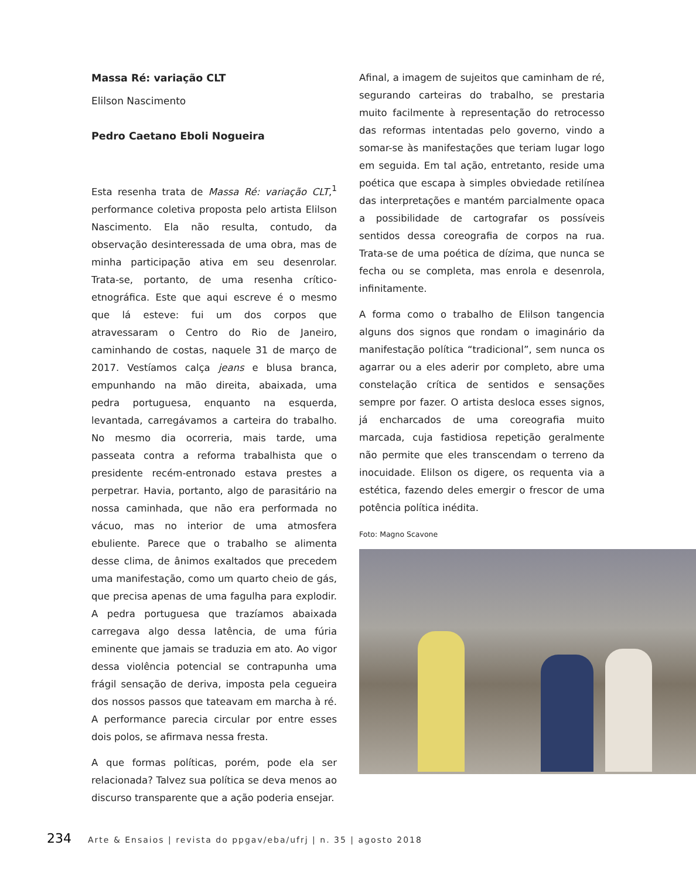Massa Ré: variação CLT
Elilson Nascimento
Pedro Caetano Eboli Nogueira
Esta resenha trata de Massa Ré: variação CLT,<sup>1</sup> performance coletiva proposta pelo artista Elilson Nascimento. Ela não resulta, contudo, da observação desinteressada de uma obra, mas de minha participação ativa em seu desenrolar. Trata-se, portanto, de uma resenha crítico-etnográfica. Este que aqui escreve é o mesmo que lá esteve: fui um dos corpos que atravessaram o Centro do Rio de Janeiro, caminhando de costas, naquele 31 de março de 2017. Vestíamos calça jeans e blusa branca, empunhando na mão direita, abaixada, uma pedra portuguesa, enquanto na esquerda, levantada, carregávamos a carteira do trabalho. No mesmo dia ocorreria, mais tarde, uma passeata contra a reforma trabalhista que o presidente recém-entronado estava prestes a perpetrar. Havia, portanto, algo de parasitário na nossa caminhada, que não era performada no vácuo, mas no interior de uma atmosfera ebuliente. Parece que o trabalho se alimenta desse clima, de ânimos exaltados que precedem uma manifestação, como um quarto cheio de gás, que precisa apenas de uma fagulha para explodir. A pedra portuguesa que trazíamos abaixada carregava algo dessa latência, de uma fúria eminente que jamais se traduzia em ato. Ao vigor dessa violência potencial se contrapunha uma frágil sensação de deriva, imposta pela cegueira dos nossos passos que tateavam em marcha à ré. A performance parecia circular por entre esses dois polos, se afirmava nessa fresta.
A que formas políticas, porém, pode ela ser relacionada? Talvez sua política se deva menos ao discurso transparente que a ação poderia ensejar.
Afinal, a imagem de sujeitos que caminham de ré, segurando carteiras do trabalho, se prestaria muito facilmente à representação do retrocesso das reformas intentadas pelo governo, vindo a somar-se às manifestações que teriam lugar logo em seguida. Em tal ação, entretanto, reside uma poética que escapa à simples obviedade retilínea das interpretações e mantém parcialmente opaca a possibilidade de cartografar os possíveis sentidos dessa coreografia de corpos na rua. Trata-se de uma poética de dízima, que nunca se fecha ou se completa, mas enrola e desenrola, infinitamente.
A forma como o trabalho de Elilson tangencia alguns dos signos que rondam o imaginário da manifestação política “tradicional”, sem nunca os agarrar ou a eles aderir por completo, abre uma constelação crítica de sentidos e sensações sempre por fazer. O artista desloca esses signos, já encharcados de uma coreografia muito marcada, cuja fastidiosa repetição geralmente não permite que eles transcendam o terreno da inocuidade. Elilson os digere, os requenta via a estética, fazendo deles emergir o frescor de uma potência política inédita.
Foto: Magno Scavone
234 Arte & Ensaios | revista do ppgav/eba/ufrj | n. 35 | agosto 2018